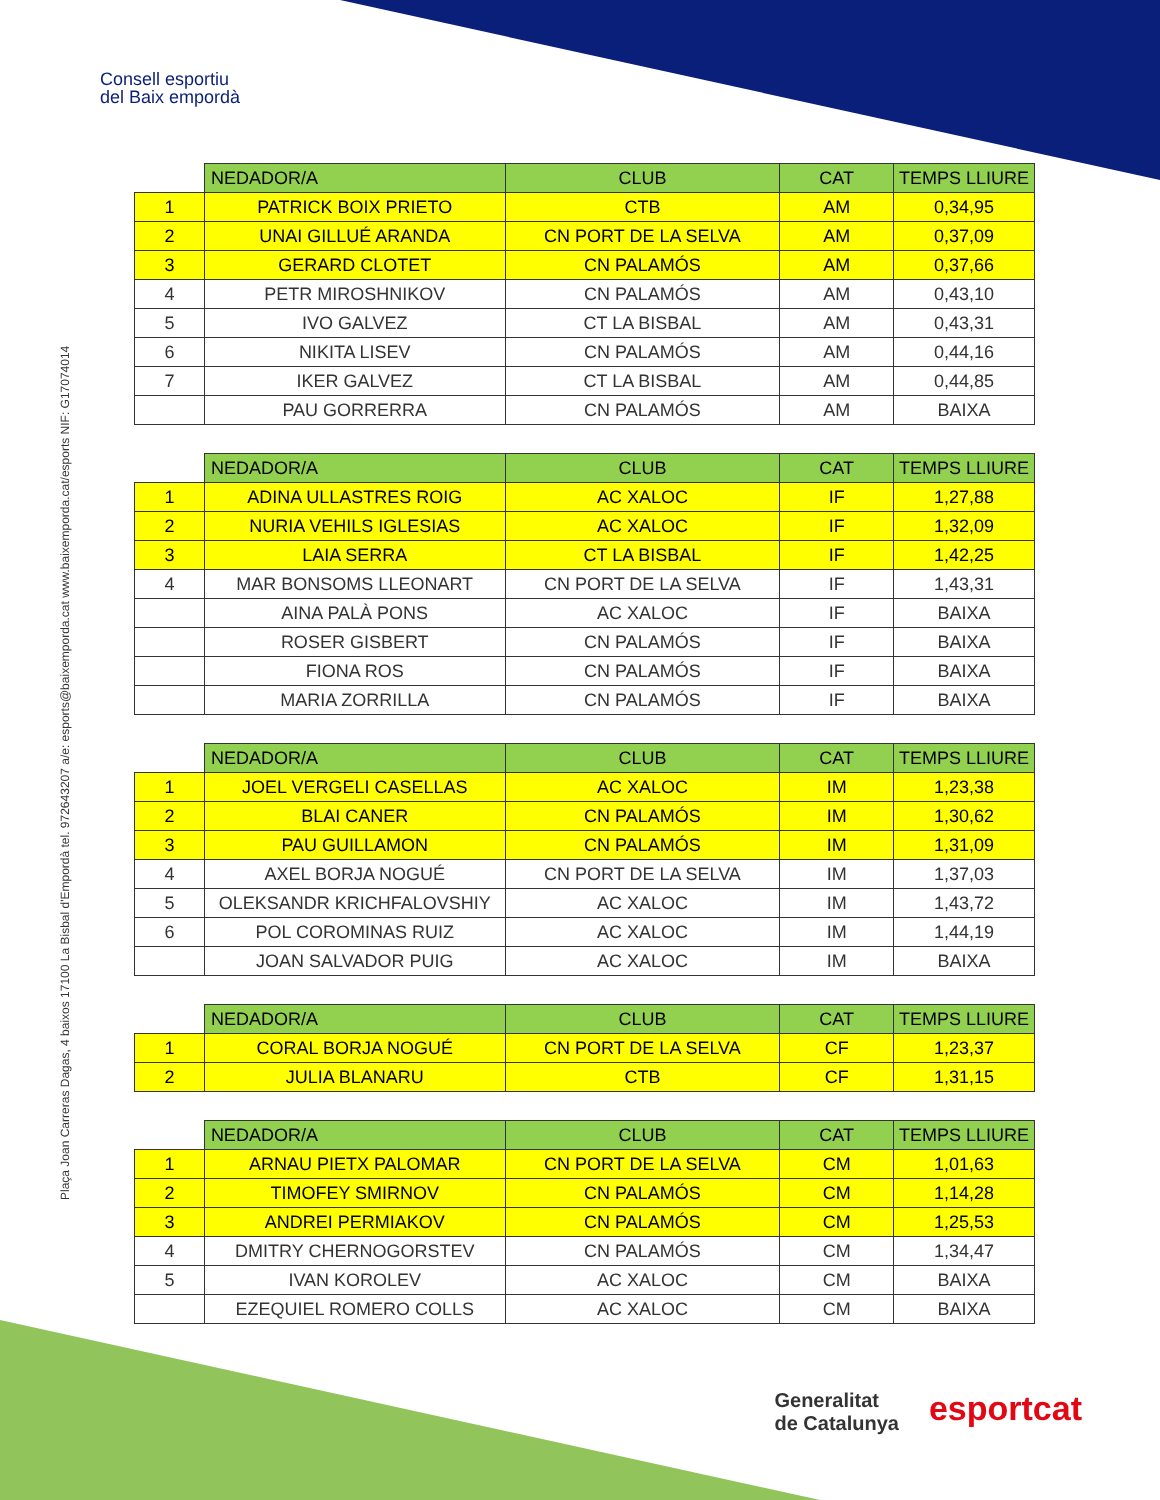Consell esportiu
del Baix empordà
Plaça Joan Carreras Dagas, 4 baixos 17100 La Bisbal d'Empordà tel. 972643207 a/e: esports@baixemporda.cat www.baixemporda.cat/esports NIF: G17074014
| | NEDADOR/A | CLUB | CAT | TEMPS LLIURE |
| --- | --- | --- | --- | --- |
| 1 | PATRICK BOIX PRIETO | CTB | AM | 0,34,95 |
| 2 | UNAI GILLUÉ ARANDA | CN PORT DE LA SELVA | AM | 0,37,09 |
| 3 | GERARD CLOTET | CN PALAMÓS | AM | 0,37,66 |
| 4 | PETR MIROSHNIKOV | CN PALAMÓS | AM | 0,43,10 |
| 5 | IVO GALVEZ | CT LA BISBAL | AM | 0,43,31 |
| 6 | NIKITA LISEV | CN PALAMÓS | AM | 0,44,16 |
| 7 | IKER GALVEZ | CT LA BISBAL | AM | 0,44,85 |
| | PAU GORRERRA | CN PALAMÓS | AM | BAIXA |
| | NEDADOR/A | CLUB | CAT | TEMPS LLIURE |
| --- | --- | --- | --- | --- |
| 1 | ADINA ULLASTRES ROIG | AC XALOC | IF | 1,27,88 |
| 2 | NURIA VEHILS IGLESIAS | AC XALOC | IF | 1,32,09 |
| 3 | LAIA SERRA | CT LA BISBAL | IF | 1,42,25 |
| 4 | MAR BONSOMS LLEONART | CN PORT DE LA SELVA | IF | 1,43,31 |
| | AINA PALÀ PONS | AC XALOC | IF | BAIXA |
| | ROSER GISBERT | CN PALAMÓS | IF | BAIXA |
| | FIONA ROS | CN PALAMÓS | IF | BAIXA |
| | MARIA ZORRILLA | CN PALAMÓS | IF | BAIXA |
| | NEDADOR/A | CLUB | CAT | TEMPS LLIURE |
| --- | --- | --- | --- | --- |
| 1 | JOEL VERGELI CASELLAS | AC XALOC | IM | 1,23,38 |
| 2 | BLAI CANER | CN PALAMÓS | IM | 1,30,62 |
| 3 | PAU GUILLAMON | CN PALAMÓS | IM | 1,31,09 |
| 4 | AXEL BORJA NOGUÉ | CN PORT DE LA SELVA | IM | 1,37,03 |
| 5 | OLEKSANDR KRICHFALOVSHIY | AC XALOC | IM | 1,43,72 |
| 6 | POL COROMINAS RUIZ | AC XALOC | IM | 1,44,19 |
| | JOAN SALVADOR PUIG | AC XALOC | IM | BAIXA |
| | NEDADOR/A | CLUB | CAT | TEMPS LLIURE |
| --- | --- | --- | --- | --- |
| 1 | CORAL BORJA NOGUÉ | CN PORT DE LA SELVA | CF | 1,23,37 |
| 2 | JULIA BLANARU | CTB | CF | 1,31,15 |
| | NEDADOR/A | CLUB | CAT | TEMPS LLIURE |
| --- | --- | --- | --- | --- |
| 1 | ARNAU PIETX PALOMAR | CN PORT DE LA SELVA | CM | 1,01,63 |
| 2 | TIMOFEY SMIRNOV | CN PALAMÓS | CM | 1,14,28 |
| 3 | ANDREI PERMIAKOV | CN PALAMÓS | CM | 1,25,53 |
| 4 | DMITRY CHERNOGORSTEV | CN PALAMÓS | CM | 1,34,47 |
| 5 | IVAN KOROLEV | AC XALOC | CM | BAIXA |
| | EZEQUIEL ROMERO COLLS | AC XALOC | CM | BAIXA |
Generalitat
de Catalunya
esportcat